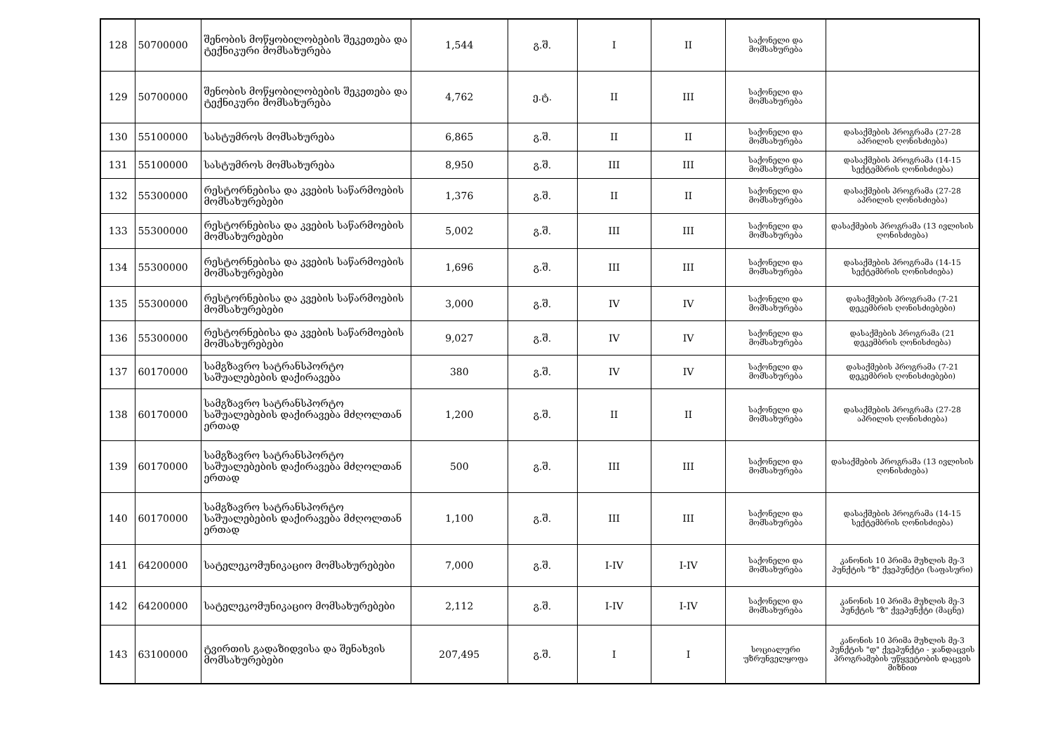| 128 | 50700000 | შენობის მოწყობილობების შეკეთება და ტექნიკური მომსახურება | 1,544 | გ.შ. | I | II | საქონელი და მომსახურება | |
| 129 | 50700000 | შენობის მოწყობილობების შეკეთება და ტექნიკური მომსახურება | 4,762 | ე.ტ. | II | III | საქონელი და მომსახურება | |
| 130 | 55100000 | სასტუმროს მომსახურება | 6,865 | გ.შ. | II | II | საქონელი და მომსახურება | დასაქმების პროგრამა (27-28 აპრილის ღონისძიება) |
| 131 | 55100000 | სასტუმროს მომსახურება | 8,950 | გ.შ. | III | III | საქონელი და მომსახურება | დასაქმების პროგრამა (14-15 სექტემბრის ღონისძიება) |
| 132 | 55300000 | რესტორნებისა და კვების საწარმოების მომსახურებები | 1,376 | გ.შ. | II | II | საქონელი და მომსახურება | დასაქმების პროგრამა (27-28 აპრილის ღონისძიება) |
| 133 | 55300000 | რესტორნებისა და კვების საწარმოების მომსახურებები | 5,002 | გ.შ. | III | III | საქონელი და მომსახურება | დასაქმების პროგრამა (13 ივლისის ღონისძიება) |
| 134 | 55300000 | რესტორნებისა და კვების საწარმოების მომსახურებები | 1,696 | გ.შ. | III | III | საქონელი და მომსახურება | დასაქმების პროგრამა (14-15 სექტემბრის ღონისძიება) |
| 135 | 55300000 | რესტორნებისა და კვების საწარმოების მომსახურებები | 3,000 | გ.შ. | IV | IV | საქონელი და მომსახურება | დასაქმების პროგრამა (7-21 დეკემბრის ღონისძიებები) |
| 136 | 55300000 | რესტორნებისა და კვების საწარმოების მომსახურებები | 9,027 | გ.შ. | IV | IV | საქონელი და მომსახურება | დასაქმების პროგრამა (21 დეკემბრის ღონისძიება) |
| 137 | 60170000 | სამგზავრო სატრანსპორტო საშუალებების დაქირავება | 380 | გ.შ. | IV | IV | საქონელი და მომსახურება | დასაქმების პროგრამა (7-21 დეკემბრის ღონისძიებები) |
| 138 | 60170000 | სამგზავრო სატრანსპორტო საშუალებების დაქირავება მძღოლთან ერთად | 1,200 | გ.შ. | II | II | საქონელი და მომსახურება | დასაქმების პროგრამა (27-28 აპრილის ღონისძიება) |
| 139 | 60170000 | სამგზავრო სატრანსპორტო საშუალებების დაქირავება მძღოლთან ერთად | 500 | გ.შ. | III | III | საქონელი და მომსახურება | დასაქმების პროგრამა (13 ივლისის ღონისძიება) |
| 140 | 60170000 | სამგზავრო სატრანსპორტო საშუალებების დაქირავება მძღოლთან ერთად | 1,100 | გ.შ. | III | III | საქონელი და მომსახურება | დასაქმების პროგრამა (14-15 სექტემბრის ღონისძიება) |
| 141 | 64200000 | სატელეკომუნიკაციო მომსახურებები | 7,000 | გ.შ. | I-IV | I-IV | საქონელი და მომსახურება | კანონის 10 პრიმა მუხლის მე-3 პუნქტის "ზ" ქვეპუნქტი (საფასური) |
| 142 | 64200000 | სატელეკომუნიკაციო მომსახურებები | 2,112 | გ.შ. | I-IV | I-IV | საქონელი და მომსახურება | კანონის 10 პრიმა მუხლის მე-3 პუნქტის "ზ" ქვეპუნქტი (მაცნე) |
| 143 | 63100000 | ტვირთის გადაზიდვისა და შენახვის მომსახურებები | 207,495 | გ.შ. | I | I | სოციალური უზრუნველყოფა | კანონის 10 პრიმა მუხლის მე-3 პუნქტის "დ" ქვეპუნქტი - ჯანდაცვის პროგრამების უწყვეტობის დაცვის მიზნით |